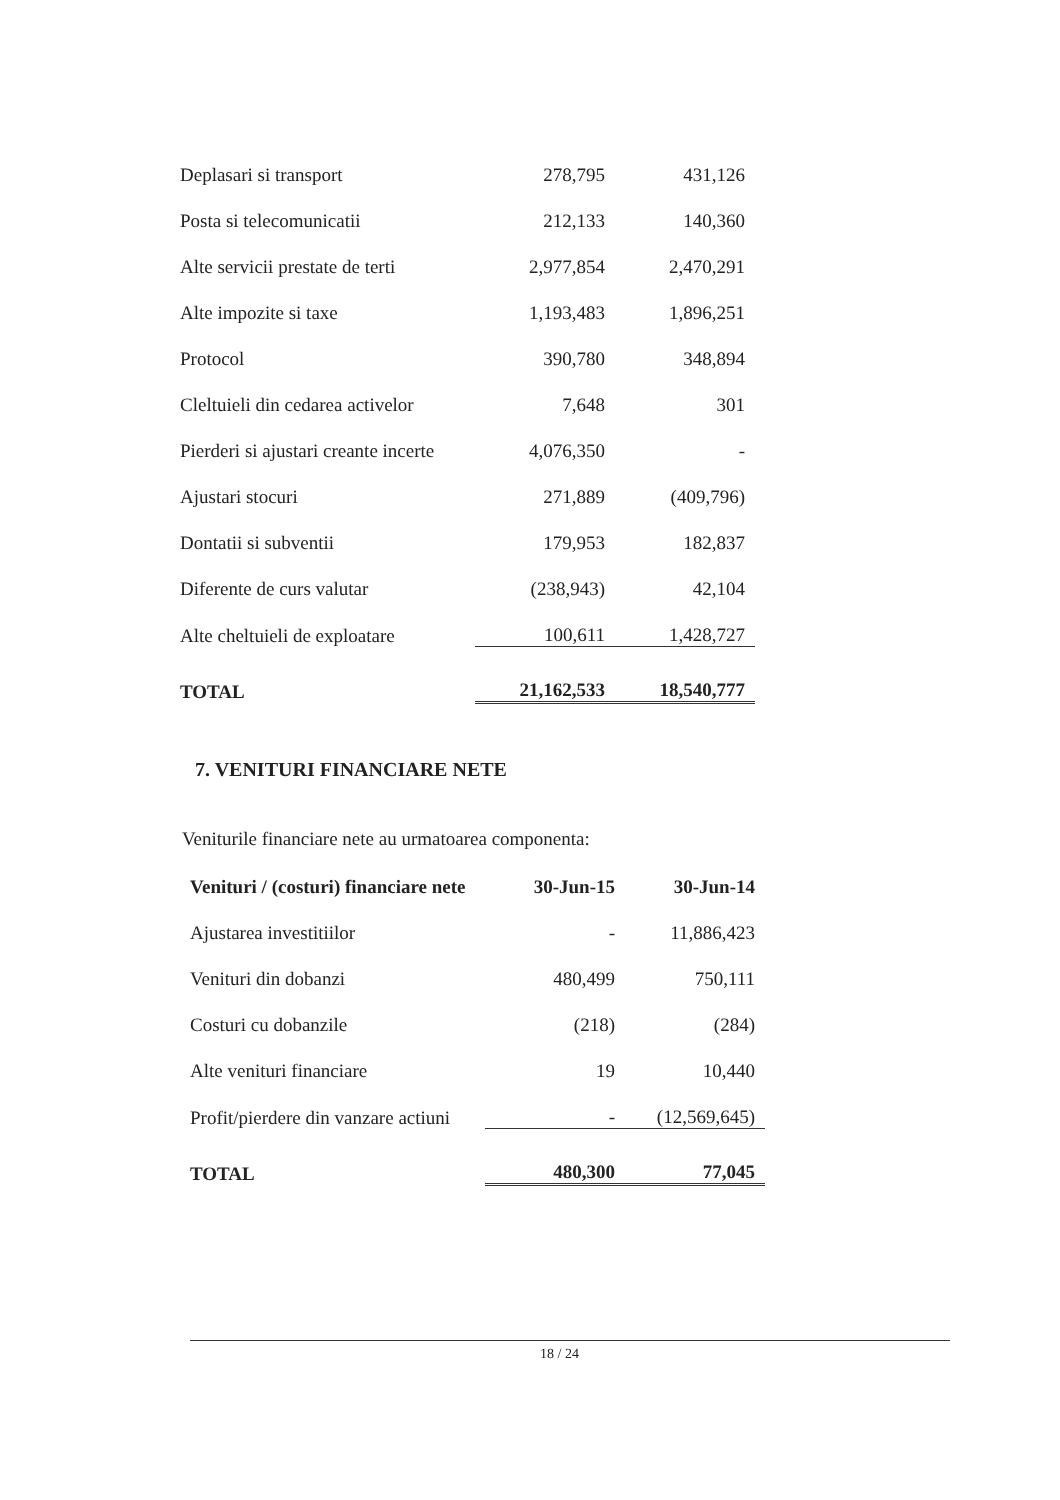| Deplasari si transport | 278,795 | 431,126 |
| Posta si telecomunicatii | 212,133 | 140,360 |
| Alte servicii prestate de terti | 2,977,854 | 2,470,291 |
| Alte impozite si taxe | 1,193,483 | 1,896,251 |
| Protocol | 390,780 | 348,894 |
| Cleltuieli din cedarea activelor | 7,648 | 301 |
| Pierderi si ajustari creante incerte | 4,076,350 | - |
| Ajustari stocuri | 271,889 | (409,796) |
| Dontatii si subventii | 179,953 | 182,837 |
| Diferente de curs valutar | (238,943) | 42,104 |
| Alte cheltuieli de exploatare | 100,611 | 1,428,727 |
| TOTAL | 21,162,533 | 18,540,777 |
7. VENITURI FINANCIARE NETE
Veniturile financiare nete au urmatoarea componenta:
| Venituri / (costuri) financiare nete | 30-Jun-15 | 30-Jun-14 |
| --- | --- | --- |
| Ajustarea investitiilor | - | 11,886,423 |
| Venituri din dobanzi | 480,499 | 750,111 |
| Costuri cu dobanzile | (218) | (284) |
| Alte venituri financiare | 19 | 10,440 |
| Profit/pierdere din vanzare actiuni | - | (12,569,645) |
| TOTAL | 480,300 | 77,045 |
18 / 24